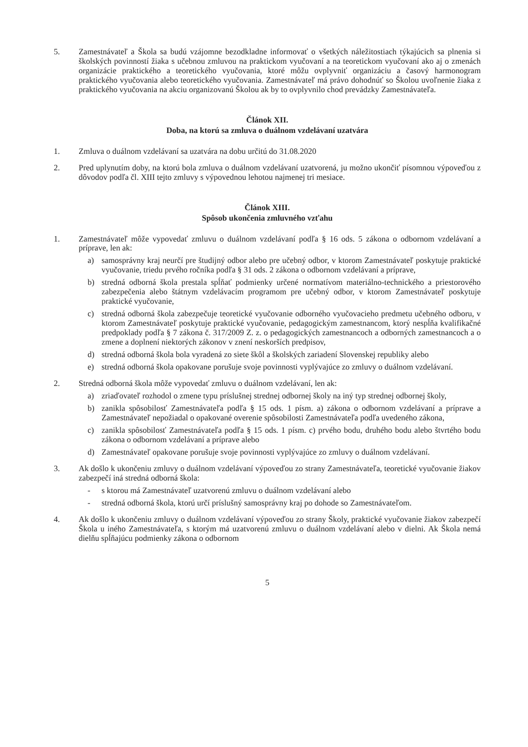5. Zamestnávateľ a Škola sa budú vzájomne bezodkladne informovať o všetkých náležitostiach týkajúcich sa plnenia si školských povinností žiaka s učebnou zmluvou na praktickom vyučovaní a na teoretickom vyučovaní ako aj o zmenách organizácie praktického a teoretického vyučovania, ktoré môžu ovplyvniť organizáciu a časový harmonogram praktického vyučovania alebo teoretického vyučovania. Zamestnávateľ má právo dohodnúť so Školou uvoľnenie žiaka z praktického vyučovania na akciu organizovanú Školou ak by to ovplyvnilo chod prevádzky Zamestnávateľa.
Článok XII.
Doba, na ktorú sa zmluva o duálnom vzdelávaní uzatvára
1. Zmluva o duálnom vzdelávaní sa uzatvára na dobu určitú do 31.08.2020
2. Pred uplynutím doby, na ktorú bola zmluva o duálnom vzdelávaní uzatvorená, ju možno ukončiť písomnou výpoveďou z dôvodov podľa čl. XIII tejto zmluvy s výpovednou lehotou najmenej tri mesiace.
Článok XIII.
Spôsob ukončenia zmluvného vzťahu
1. Zamestnávateľ môže vypovedať zmluvu o duálnom vzdelávaní podľa § 16 ods. 5 zákona o odbornom vzdelávaní a príprave, len ak:
a) samosprávny kraj neurčí pre študijný odbor alebo pre učebný odbor, v ktorom Zamestnávateľ poskytuje praktické vyučovanie, triedu prvého ročníka podľa § 31 ods. 2 zákona o odbornom vzdelávaní a príprave,
b) stredná odborná škola prestala spĺňať podmienky určené normatívom materiálno-technického a priestorového zabezpečenia alebo štátnym vzdelávacím programom pre učebný odbor, v ktorom Zamestnávateľ poskytuje praktické vyučovanie,
c) stredná odborná škola zabezpečuje teoretické vyučovanie odborného vyučovacieho predmetu učebného odboru, v ktorom Zamestnávateľ poskytuje praktické vyučovanie, pedagogickým zamestnancom, ktorý nespĺňa kvalifikačné predpoklady podľa § 7 zákona č. 317/2009 Z. z. o pedagogických zamestnancoch a odborných zamestnancoch a o zmene a doplnení niektorých zákonov v znení neskorších predpisov,
d) stredná odborná škola bola vyradená zo siete škôl a školských zariadení Slovenskej republiky alebo
e) stredná odborná škola opakovane porušuje svoje povinnosti vyplývajúce zo zmluvy o duálnom vzdelávaní.
2. Stredná odborná škola môže vypovedať zmluvu o duálnom vzdelávaní, len ak:
a) zriaďovateľ rozhodol o zmene typu príslušnej strednej odbornej školy na iný typ strednej odbornej školy,
b) zanikla spôsobilosť Zamestnávateľa podľa § 15 ods. 1 písm. a) zákona o odbornom vzdelávaní a príprave a Zamestnávateľ nepožiadal o opakované overenie spôsobilosti Zamestnávateľa podľa uvedeného zákona,
c) zanikla spôsobilosť Zamestnávateľa podľa § 15 ods. 1 písm. c) prvého bodu, druhého bodu alebo štvrtého bodu zákona o odbornom vzdelávaní a príprave alebo
d) Zamestnávateľ opakovane porušuje svoje povinnosti vyplývajúce zo zmluvy o duálnom vzdelávaní.
3. Ak došlo k ukončeniu zmluvy o duálnom vzdelávaní výpoveďou zo strany Zamestnávateľa, teoretické vyučovanie žiakov zabezpečí iná stredná odborná škola:
- s ktorou má Zamestnávateľ uzatvorenú zmluvu o duálnom vzdelávaní alebo
- stredná odborná škola, ktorú určí príslušný samosprávny kraj po dohode so Zamestnávateľom.
4. Ak došlo k ukončeniu zmluvy o duálnom vzdelávaní výpoveďou zo strany Školy, praktické vyučovanie žiakov zabezpečí Škola u iného Zamestnávateľa, s ktorým má uzatvorenú zmluvu o duálnom vzdelávaní alebo v dielni. Ak Škola nemá dielňu spĺňajúcu podmienky zákona o odbornom
5